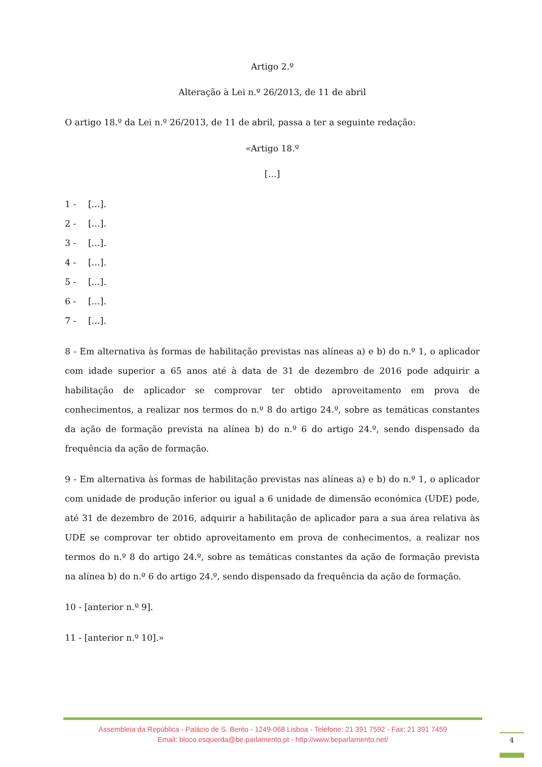Artigo 2.º
Alteração à Lei n.º 26/2013, de 11 de abril
O artigo 18.º da Lei n.º 26/2013, de 11 de abril, passa a ter a seguinte redação:
«Artigo 18.º
[…]
1 - […].
2 - […].
3 - […].
4 - […].
5 - […].
6 - […].
7 - […].
8 - Em alternativa às formas de habilitação previstas nas alíneas a) e b) do n.º 1, o aplicador com idade superior a 65 anos até à data de 31 de dezembro de 2016 pode adquirir a habilitação de aplicador se comprovar ter obtido aproveitamento em prova de conhecimentos, a realizar nos termos do n.º 8 do artigo 24.º, sobre as temáticas constantes da ação de formação prevista na alínea b) do n.º 6 do artigo 24.º, sendo dispensado da frequência da ação de formação.
9 - Em alternativa às formas de habilitação previstas nas alíneas a) e b) do n.º 1, o aplicador com unidade de produção inferior ou igual a 6 unidade de dimensão económica (UDE) pode, até 31 de dezembro de 2016, adquirir a habilitação de aplicador para a sua área relativa às UDE se comprovar ter obtido aproveitamento em prova de conhecimentos, a realizar nos termos do n.º 8 do artigo 24.º, sobre as temáticas constantes da ação de formação prevista na alínea b) do n.º 6 do artigo 24.º, sendo dispensado da frequência da ação de formação.
10 - [anterior n.º 9].
11 - [anterior n.º 10].»
Assembleia da República - Palácio de S. Bento - 1249-068 Lisboa - Telefone: 21 391 7592 - Fax: 21 391 7459
Email: bloco.esquerda@be.parlamento.pt - http://www.beparlamento.net/
4